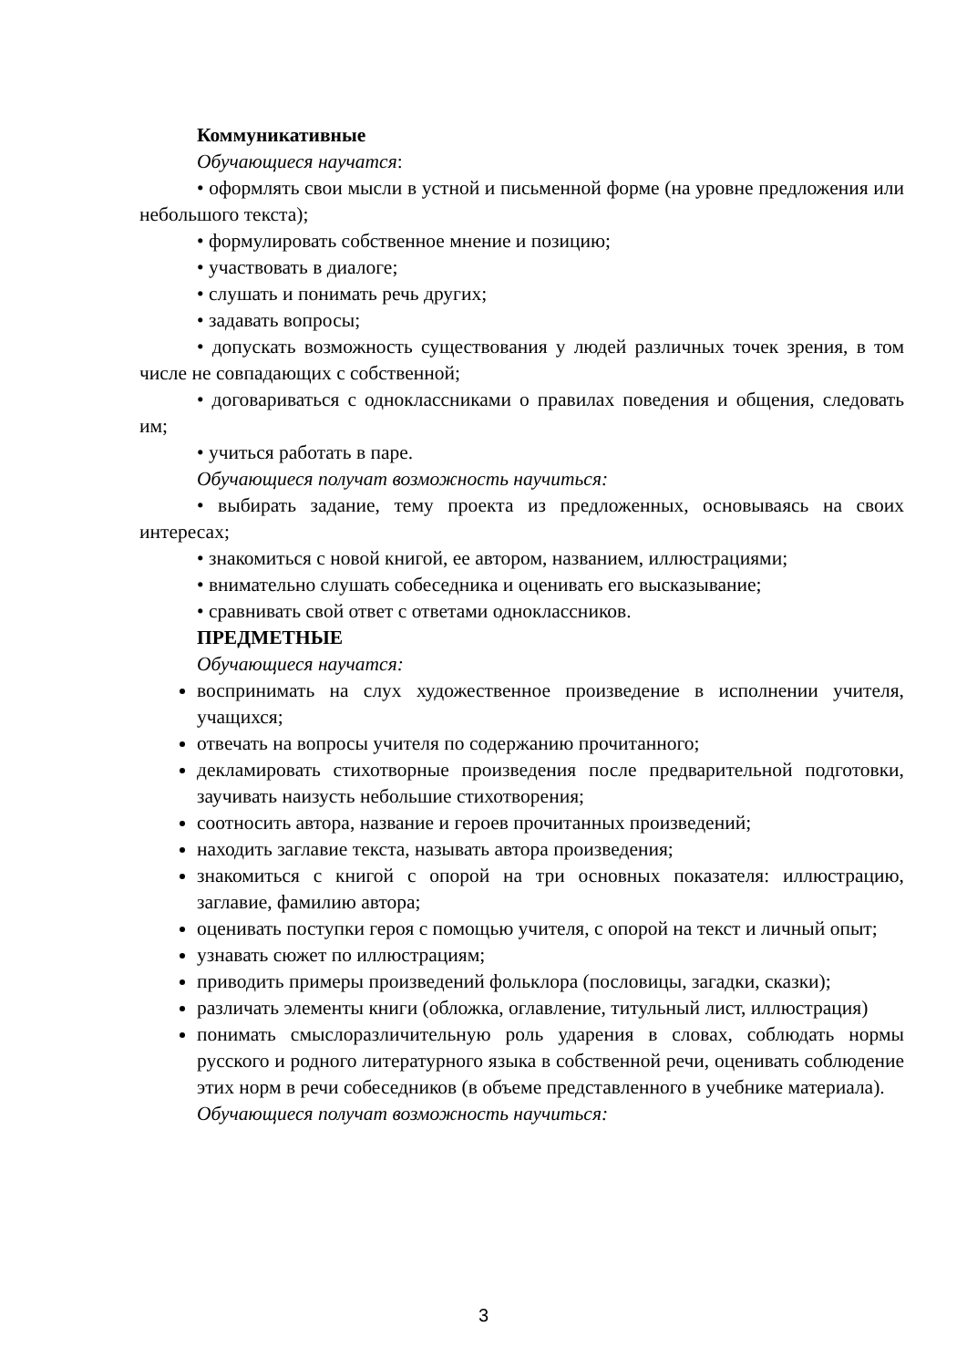Коммуникативные
Обучающиеся научатся:
• оформлять свои мысли в устной и письменной форме (на уровне предложения или небольшого текста);
• формулировать собственное мнение и позицию;
• участвовать в диалоге;
• слушать и понимать речь других;
• задавать вопросы;
• допускать возможность существования у людей различных точек зрения, в том числе не совпадающих с собственной;
• договариваться с одноклассниками о правилах поведения и общения, следовать им;
• учиться работать в паре.
Обучающиеся получат возможность научиться:
• выбирать задание, тему проекта из предложенных, основываясь на своих интересах;
• знакомиться с новой книгой, ее автором, названием, иллюстрациями;
• внимательно слушать собеседника и оценивать его высказывание;
• сравнивать свой ответ с ответами одноклассников.
ПРЕДМЕТНЫЕ
Обучающиеся научатся:
воспринимать на слух художественное произведение в исполнении учителя, учащихся;
отвечать на вопросы учителя по содержанию прочитанного;
декламировать стихотворные произведения после предварительной подготовки, заучивать наизусть небольшие стихотворения;
соотносить автора, название и героев прочитанных произведений;
находить заглавие текста, называть автора произведения;
знакомиться с книгой с опорой на три основных показателя: иллюстрацию, заглавие, фамилию автора;
оценивать поступки героя с помощью учителя, с опорой на текст и личный опыт;
узнавать сюжет по иллюстрациям;
приводить примеры произведений фольклора (пословицы, загадки, сказки);
различать элементы книги (обложка, оглавление, титульный лист, иллюстрация)
понимать смыслоразличительную роль ударения в словах, соблюдать нормы русского и родного литературного языка в собственной речи, оценивать соблюдение этих норм в речи собеседников (в объеме представленного в учебнике материала).
Обучающиеся получат возможность научиться:
3